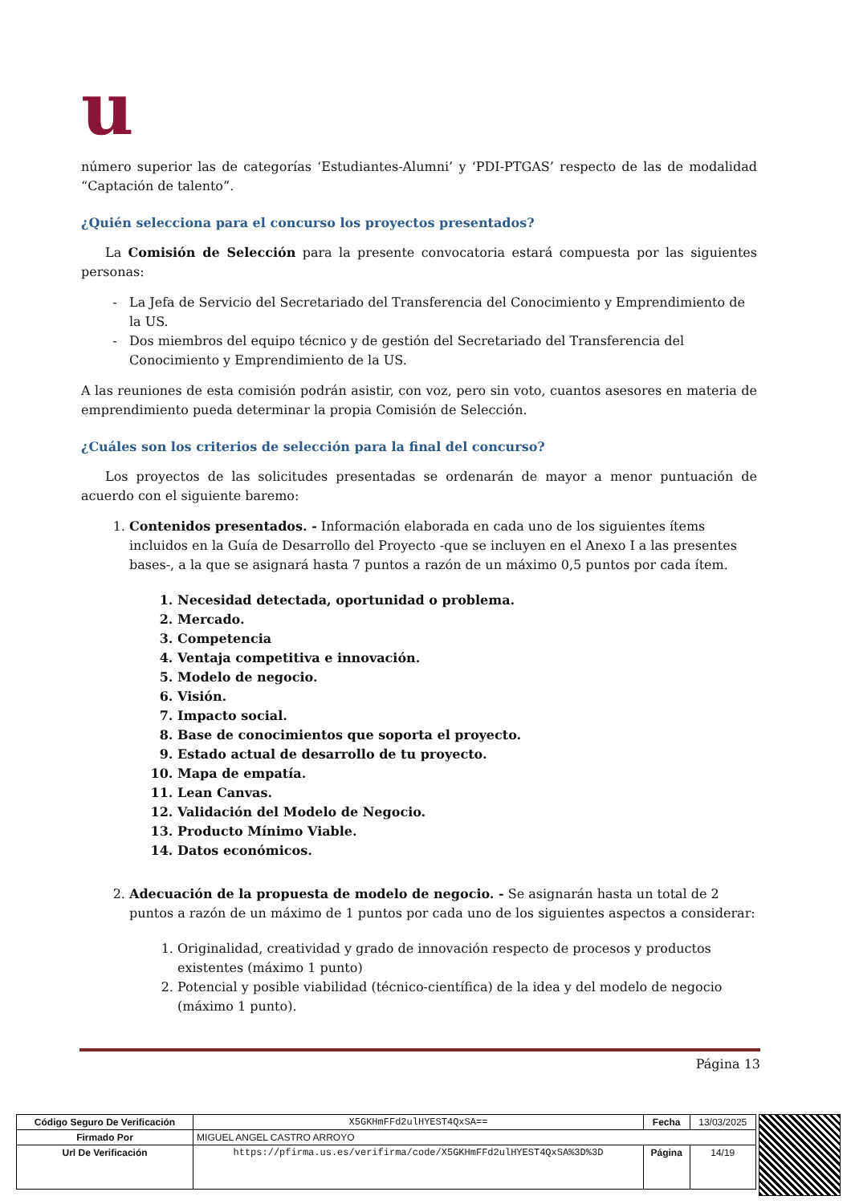u
número superior las de categorías ‘Estudiantes-Alumni’ y ‘PDI-PTGAS’ respecto de las de modalidad “Captación de talento”.
¿Quién selecciona para el concurso los proyectos presentados?
La Comisión de Selección para la presente convocatoria estará compuesta por las siguientes personas:
La Jefa de Servicio del Secretariado del Transferencia del Conocimiento y Emprendimiento de la US.
Dos miembros del equipo técnico y de gestión del Secretariado del Transferencia del Conocimiento y Emprendimiento de la US.
A las reuniones de esta comisión podrán asistir, con voz, pero sin voto, cuantos asesores en materia de emprendimiento pueda determinar la propia Comisión de Selección.
¿Cuáles son los criterios de selección para la final del concurso?
Los proyectos de las solicitudes presentadas se ordenarán de mayor a menor puntuación de acuerdo con el siguiente baremo:
1. Contenidos presentados. - Información elaborada en cada uno de los siguientes ítems incluidos en la Guía de Desarrollo del Proyecto -que se incluyen en el Anexo I a las presentes bases-, a la que se asignará hasta 7 puntos a razón de un máximo 0,5 puntos por cada ítem.
1. Necesidad detectada, oportunidad o problema.
2. Mercado.
3. Competencia
4. Ventaja competitiva e innovación.
5. Modelo de negocio.
6. Visión.
7. Impacto social.
8. Base de conocimientos que soporta el proyecto.
9. Estado actual de desarrollo de tu proyecto.
10. Mapa de empatía.
11. Lean Canvas.
12. Validación del Modelo de Negocio.
13. Producto Mínimo Viable.
14. Datos económicos.
2. Adecuación de la propuesta de modelo de negocio. - Se asignarán hasta un total de 2 puntos a razón de un máximo de 1 puntos por cada uno de los siguientes aspectos a considerar:
1. Originalidad, creatividad y grado de innovación respecto de procesos y productos existentes (máximo 1 punto)
2. Potencial y posible viabilidad (técnico-científica) de la idea y del modelo de negocio (máximo 1 punto).
Página 13
| Código Seguro De Verificación | X5GKHmFFd2ulHYEST4QxSA== | Fecha | 13/03/2025 |
| Firmado Por | MIGUEL ANGEL CASTRO ARROYO | | |
| Url De Verificación | https://pfirma.us.es/verifirma/code/X5GKHmFFd2ulHYEST4QxSA%3D%3D | Página | 14/19 |